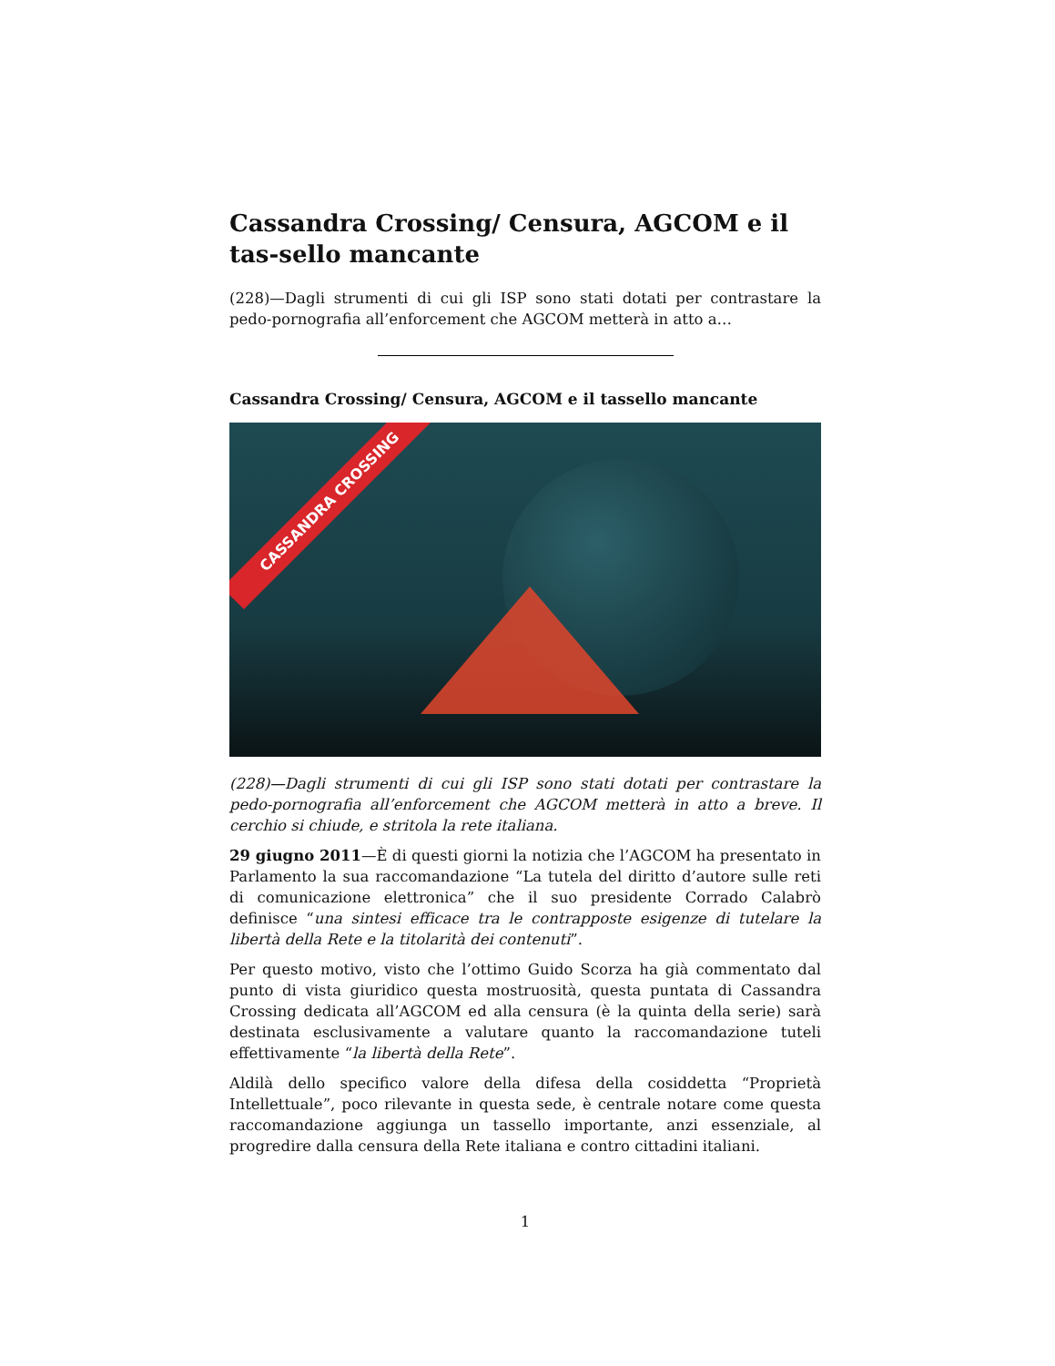Cassandra Crossing/ Censura, AGCOM e il tas-sello mancante
(228)—Dagli strumenti di cui gli ISP sono stati dotati per contrastare la pedo-pornografia all’enforcement che AGCOM metterà in atto a…
Cassandra Crossing/ Censura, AGCOM e il tassello mancante
CASSANDRA CROSSING
(228)—Dagli strumenti di cui gli ISP sono stati dotati per contrastare la pedo-pornografia all’enforcement che AGCOM metterà in atto a breve. Il cerchio si chiude, e stritola la rete italiana.
29 giugno 2011—È di questi giorni la notizia che l’AGCOM ha presentato in Parlamento la sua raccomandazione “La tutela del diritto d’autore sulle reti di comunicazione elettronica” che il suo presidente Corrado Calabrò definisce “una sintesi efficace tra le contrapposte esigenze di tutelare la libertà della Rete e la titolarità dei contenuti”.
Per questo motivo, visto che l’ottimo Guido Scorza ha già commentato dal punto di vista giuridico questa mostruosità, questa puntata di Cassandra Crossing dedicata all’AGCOM ed alla censura (è la quinta della serie) sarà destinata esclusivamente a valutare quanto la raccomandazione tuteli effettivamente “la libertà della Rete”.
Aldilà dello specifico valore della difesa della cosiddetta “Proprietà Intellettuale”, poco rilevante in questa sede, è centrale notare come questa raccomandazione aggiunga un tassello importante, anzi essenziale, al progredire dalla censura della Rete italiana e contro cittadini italiani.
1